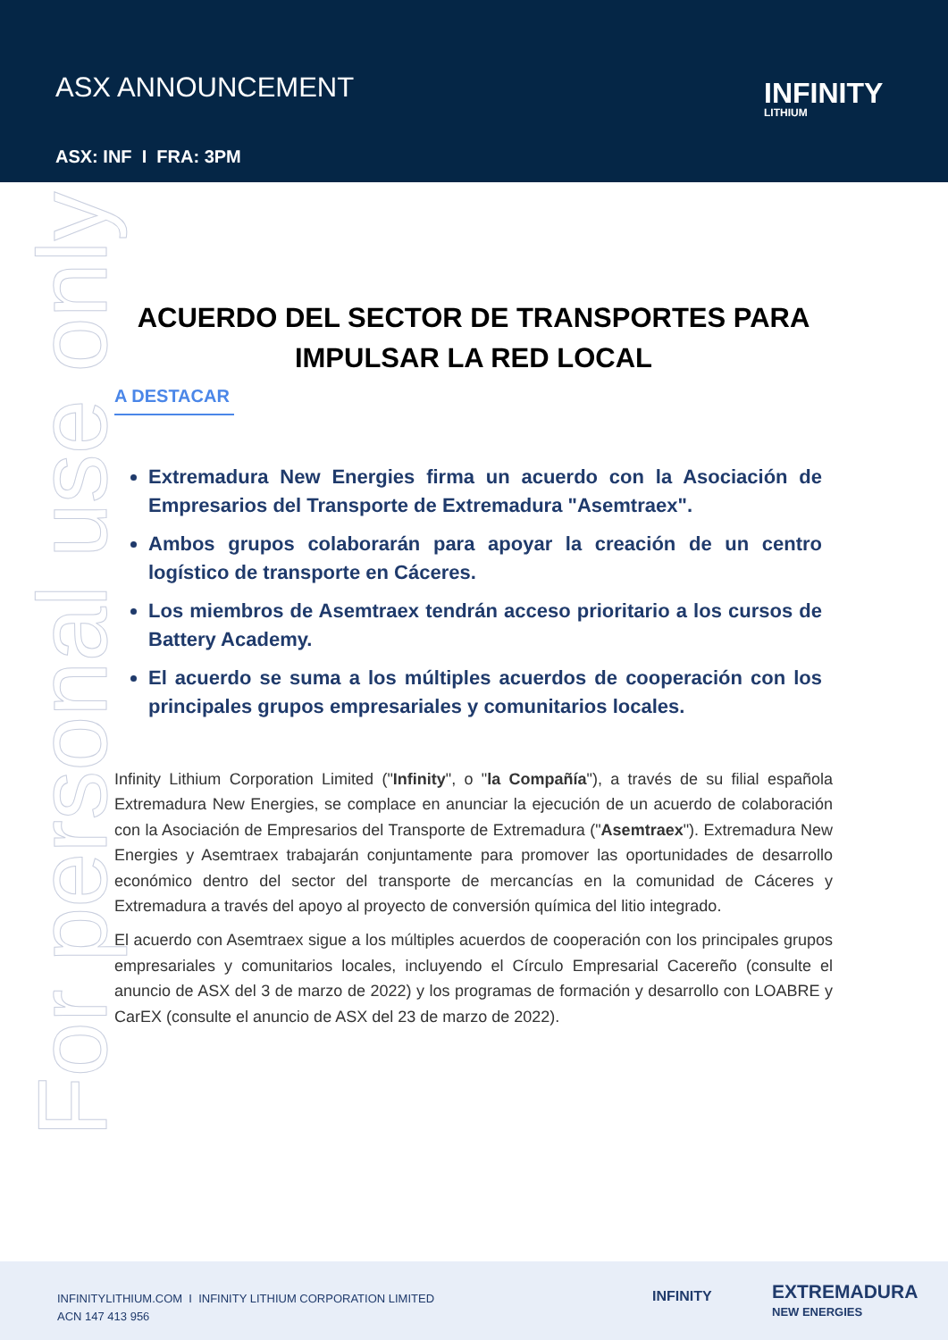ASX ANNOUNCEMENT
ASX: INF I FRA: 3PM
INFINITY
LITHIUM
For personal use only
ACUERDO DEL SECTOR DE TRANSPORTES PARA IMPULSAR LA RED LOCAL
A DESTACAR
Extremadura New Energies firma un acuerdo con la Asociación de Empresarios del Transporte de Extremadura "Asemtraex".
Ambos grupos colaborarán para apoyar la creación de un centro logístico de transporte en Cáceres.
Los miembros de Asemtraex tendrán acceso prioritario a los cursos de Battery Academy.
El acuerdo se suma a los múltiples acuerdos de cooperación con los principales grupos empresariales y comunitarios locales.
Infinity Lithium Corporation Limited ("Infinity", o "la Compañía"), a través de su filial española Extremadura New Energies, se complace en anunciar la ejecución de un acuerdo de colaboración con la Asociación de Empresarios del Transporte de Extremadura ("Asemtraex"). Extremadura New Energies y Asemtraex trabajarán conjuntamente para promover las oportunidades de desarrollo económico dentro del sector del transporte de mercancías en la comunidad de Cáceres y Extremadura a través del apoyo al proyecto de conversión química del litio integrado.
El acuerdo con Asemtraex sigue a los múltiples acuerdos de cooperación con los principales grupos empresariales y comunitarios locales, incluyendo el Círculo Empresarial Cacereño (consulte el anuncio de ASX del 3 de marzo de 2022) y los programas de formación y desarrollo con LOABRE y CarEX (consulte el anuncio de ASX del 23 de marzo de 2022).
INFINITYLITHIUM.COM I INFINITY LITHIUM CORPORATION LIMITED
ACN 147 413 956
INFINITY
EXTREMADURA
NEW ENERGIES